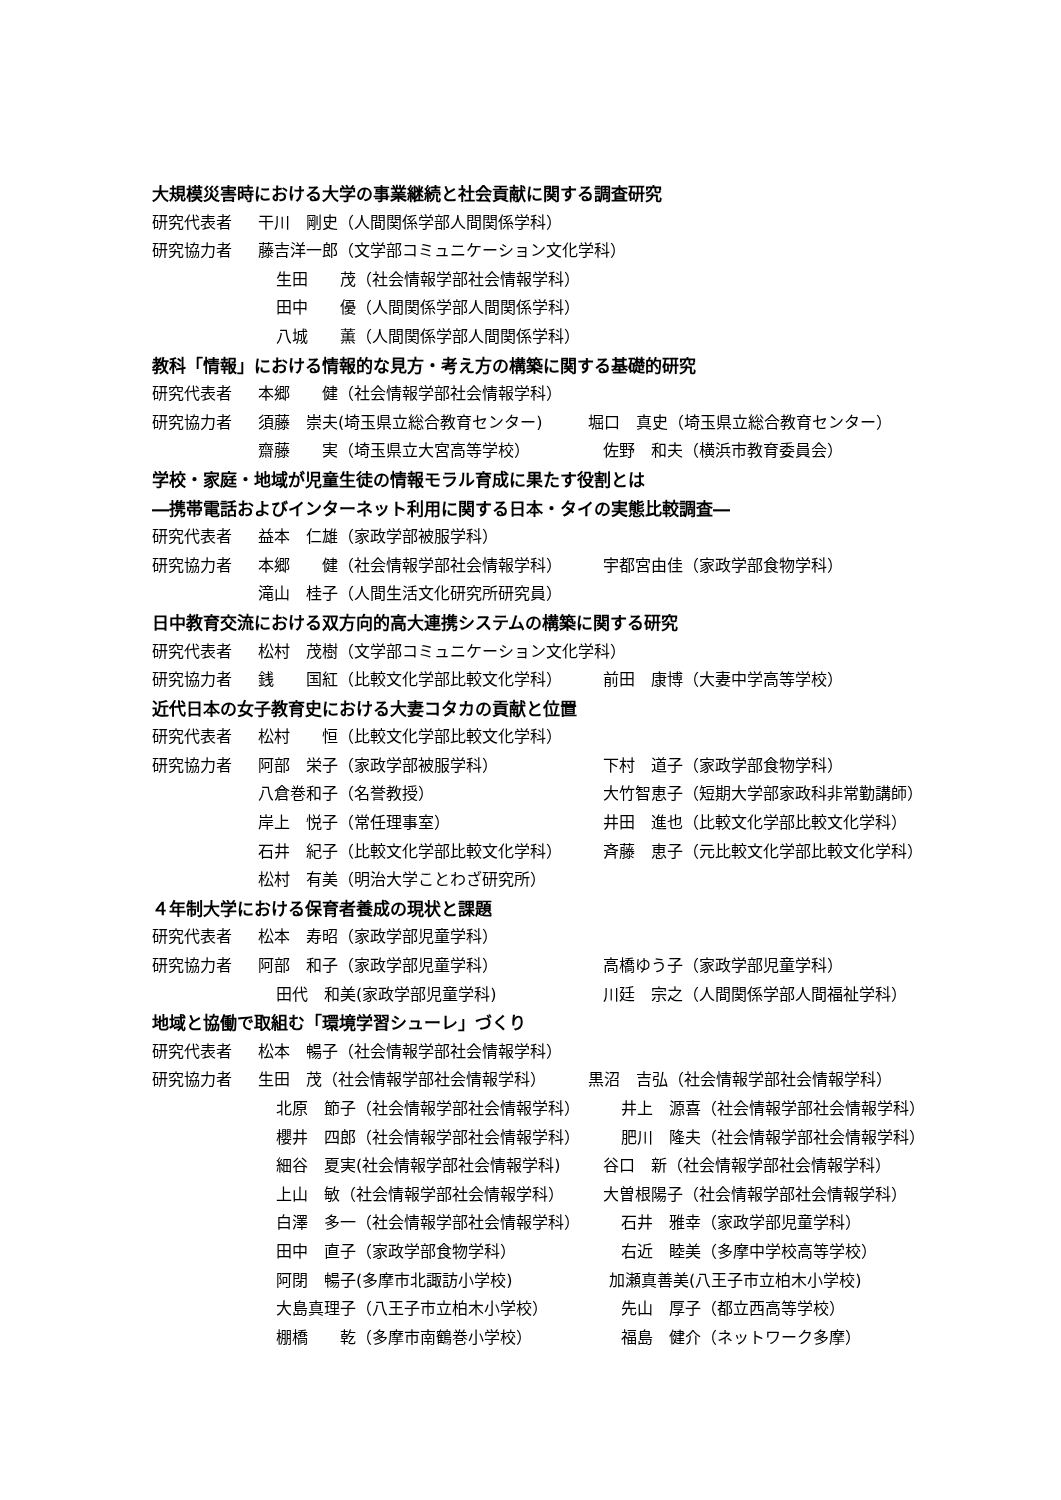大規模災害時における大学の事業継続と社会貢献に関する調査研究
研究代表者 干川　剛史（人間関係学部人間関係学科）
研究協力者 藤吉洋一郎（文学部コミュニケーション文化学科）
生田　　茂（社会情報学部社会情報学科）
田中　　優（人間関係学部人間関係学科）
八城　　薫（人間関係学部人間関係学科）
教科「情報」における情報的な見方・考え方の構築に関する基礎的研究
研究代表者 本郷　　健（社会情報学部社会情報学科）
研究協力者 須藤　崇夫(埼玉県立総合教育センター) 堀口　真史（埼玉県立総合教育センター）
齋藤　　実（埼玉県立大宮高等学校） 佐野　和夫（横浜市教育委員会）
学校・家庭・地域が児童生徒の情報モラル育成に果たす役割とは
―携帯電話およびインターネット利用に関する日本・タイの実態比較調査―
研究代表者 益本　仁雄（家政学部被服学科）
研究協力者 本郷　　健（社会情報学部社会情報学科） 宇都宮由佳（家政学部食物学科）
滝山　桂子（人間生活文化研究所研究員）
日中教育交流における双方向的高大連携システムの構築に関する研究
研究代表者 松村　茂樹（文学部コミュニケーション文化学科）
研究協力者 銭　　国紅（比較文化学部比較文化学科） 前田　康博（大妻中学高等学校）
近代日本の女子教育史における大妻コタカの貢献と位置
研究代表者 松村　　恒（比較文化学部比較文化学科）
研究協力者 阿部　栄子（家政学部被服学科） 下村　道子（家政学部食物学科）
八倉巻和子（名誉教授） 大竹智恵子（短期大学部家政科非常勤講師）
岸上　悦子（常任理事室） 井田　進也（比較文化学部比較文化学科）
石井　紀子（比較文化学部比較文化学科） 斉藤　恵子（元比較文化学部比較文化学科）
松村　有美（明治大学ことわざ研究所）
４年制大学における保育者養成の現状と課題
研究代表者 松本　寿昭（家政学部児童学科）
研究協力者 阿部　和子（家政学部児童学科） 高橋ゆう子（家政学部児童学科）
田代　和美(家政学部児童学科) 川廷　宗之（人間関係学部人間福祉学科）
地域と協働で取組む「環境学習シューレ」づくり
研究代表者 松本　暢子（社会情報学部社会情報学科）
研究協力者 生田　茂（社会情報学部社会情報学科） 黒沼　吉弘（社会情報学部社会情報学科）
北原　節子（社会情報学部社会情報学科） 井上　源喜（社会情報学部社会情報学科）
櫻井　四郎（社会情報学部社会情報学科） 肥川　隆夫（社会情報学部社会情報学科）
細谷　夏実(社会情報学部社会情報学科) 谷口　新（社会情報学部社会情報学科）
上山　敏（社会情報学部社会情報学科） 大曽根陽子（社会情報学部社会情報学科）
白澤　多一（社会情報学部社会情報学科） 石井　雅幸（家政学部児童学科）
田中　直子（家政学部食物学科） 右近　睦美（多摩中学校高等学校）
阿閉　暢子(多摩市北諏訪小学校) 加瀬真善美(八王子市立柏木小学校)
大島真理子（八王子市立柏木小学校） 先山　厚子（都立西高等学校）
棚橋　　乾（多摩市南鶴巻小学校） 福島　健介（ネットワーク多摩）